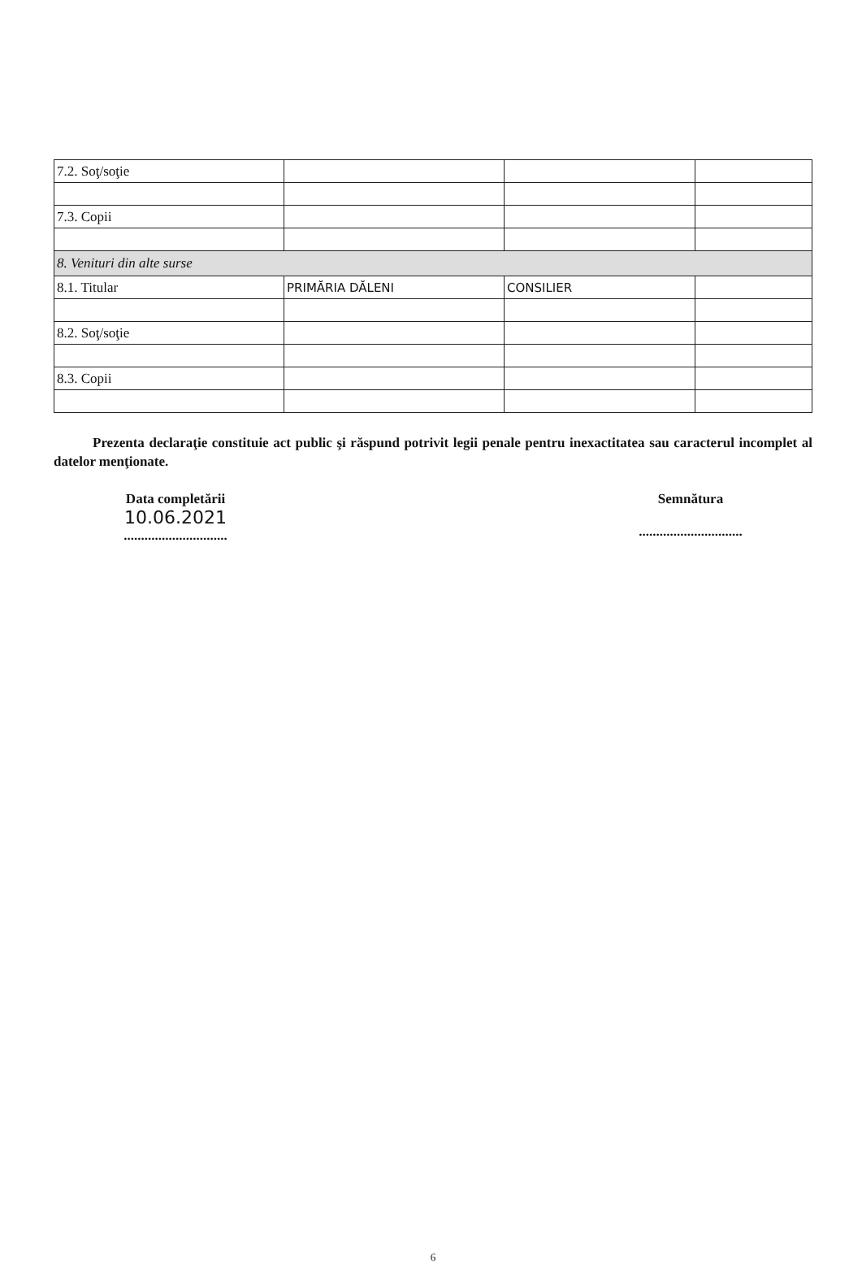| 7.2. Soţ/soţie | | | |
| 7.3. Copii | | | |
| 8. Venituri din alte surse | | | |
| 8.1. Titular | PRIMĂRIA DĂLENI | CONSILIER | |
| 8.2. Soţ/soţie | | | |
| 8.3. Copii | | | |
Prezenta declaraţie constituie act public şi răspund potrivit legii penale pentru inexactitatea sau caracterul incomplet al datelor menţionate.
Data completării
10.06.2021
..............................
Semnătura
..............................
6